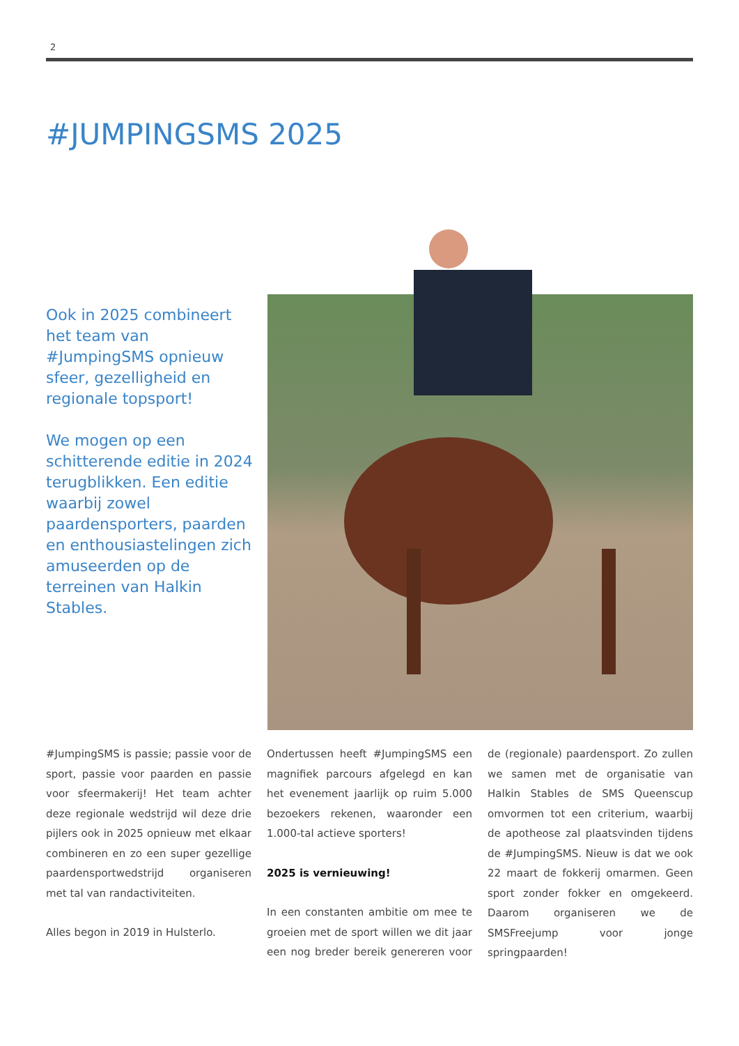2
#JUMPINGSMS 2025
Ook in 2025 combineert het team van #JumpingSMS opnieuw sfeer, gezelligheid en regionale topsport!
We mogen op een schitterende editie in 2024 terugblikken. Een editie waarbij zowel paardensporters, paarden en enthousiastelingen zich amuseerden op de terreinen van Halkin Stables.
#JumpingSMS is passie; passie voor de sport, passie voor paarden en passie voor sfeermakerij! Het team achter deze regionale wedstrijd wil deze drie pijlers ook in 2025 opnieuw met elkaar combineren en zo een super gezellige paardensportwedstrijd organiseren met tal van randactiviteiten.
Alles begon in 2019 in Hulsterlo.
Ondertussen heeft #JumpingSMS een magnifiek parcours afgelegd en kan het evenement jaarlijk op ruim 5.000 bezoekers rekenen, waaronder een 1.000-tal actieve sporters!
2025 is vernieuwing!
In een constanten ambitie om mee te groeien met de sport willen we dit jaar een nog breder bereik genereren voor de (regionale) paardensport. Zo zullen we samen met de organisatie van Halkin Stables de SMS Queenscup omvormen tot een criterium, waarbij de apotheose zal plaatsvinden tijdens de #JumpingSMS. Nieuw is dat we ook 22 maart de fokkerij omarmen. Geen sport zonder fokker en omgekeerd. Daarom organiseren we de SMSFreejump voor jonge springpaarden!